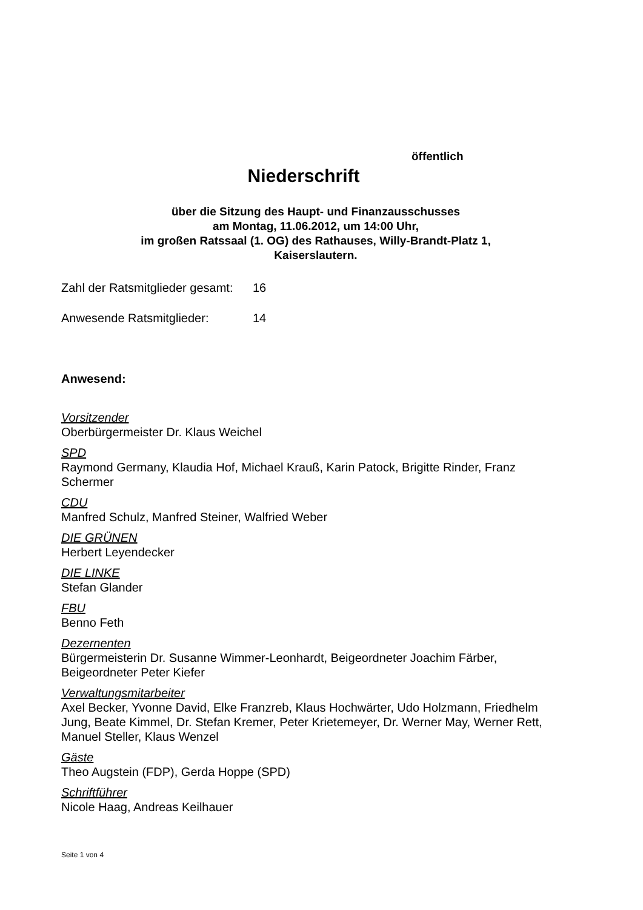öffentlich
Niederschrift
über die Sitzung des Haupt- und Finanzausschusses
am Montag, 11.06.2012, um 14:00 Uhr,
im großen Ratssaal (1. OG) des Rathauses, Willy-Brandt-Platz 1,
Kaiserslautern.
Zahl der Ratsmitglieder gesamt: 16
Anwesende Ratsmitglieder: 14
Anwesend:
Vorsitzender
Oberbürgermeister Dr. Klaus Weichel
SPD
Raymond Germany, Klaudia Hof, Michael Krauß, Karin Patock, Brigitte Rinder, Franz Schermer
CDU
Manfred Schulz, Manfred Steiner, Walfried Weber
DIE GRÜNEN
Herbert Leyendecker
DIE LINKE
Stefan Glander
FBU
Benno Feth
Dezernenten
Bürgermeisterin Dr. Susanne Wimmer-Leonhardt, Beigeordneter Joachim Färber, Beigeordneter Peter Kiefer
Verwaltungsmitarbeiter
Axel Becker, Yvonne David, Elke Franzreb, Klaus Hochwärter, Udo Holzmann, Friedhelm Jung, Beate Kimmel, Dr. Stefan Kremer, Peter Krietemeyer, Dr. Werner May, Werner Rett, Manuel Steller, Klaus Wenzel
Gäste
Theo Augstein (FDP), Gerda Hoppe (SPD)
Schriftführer
Nicole Haag, Andreas Keilhauer
Seite 1 von 4